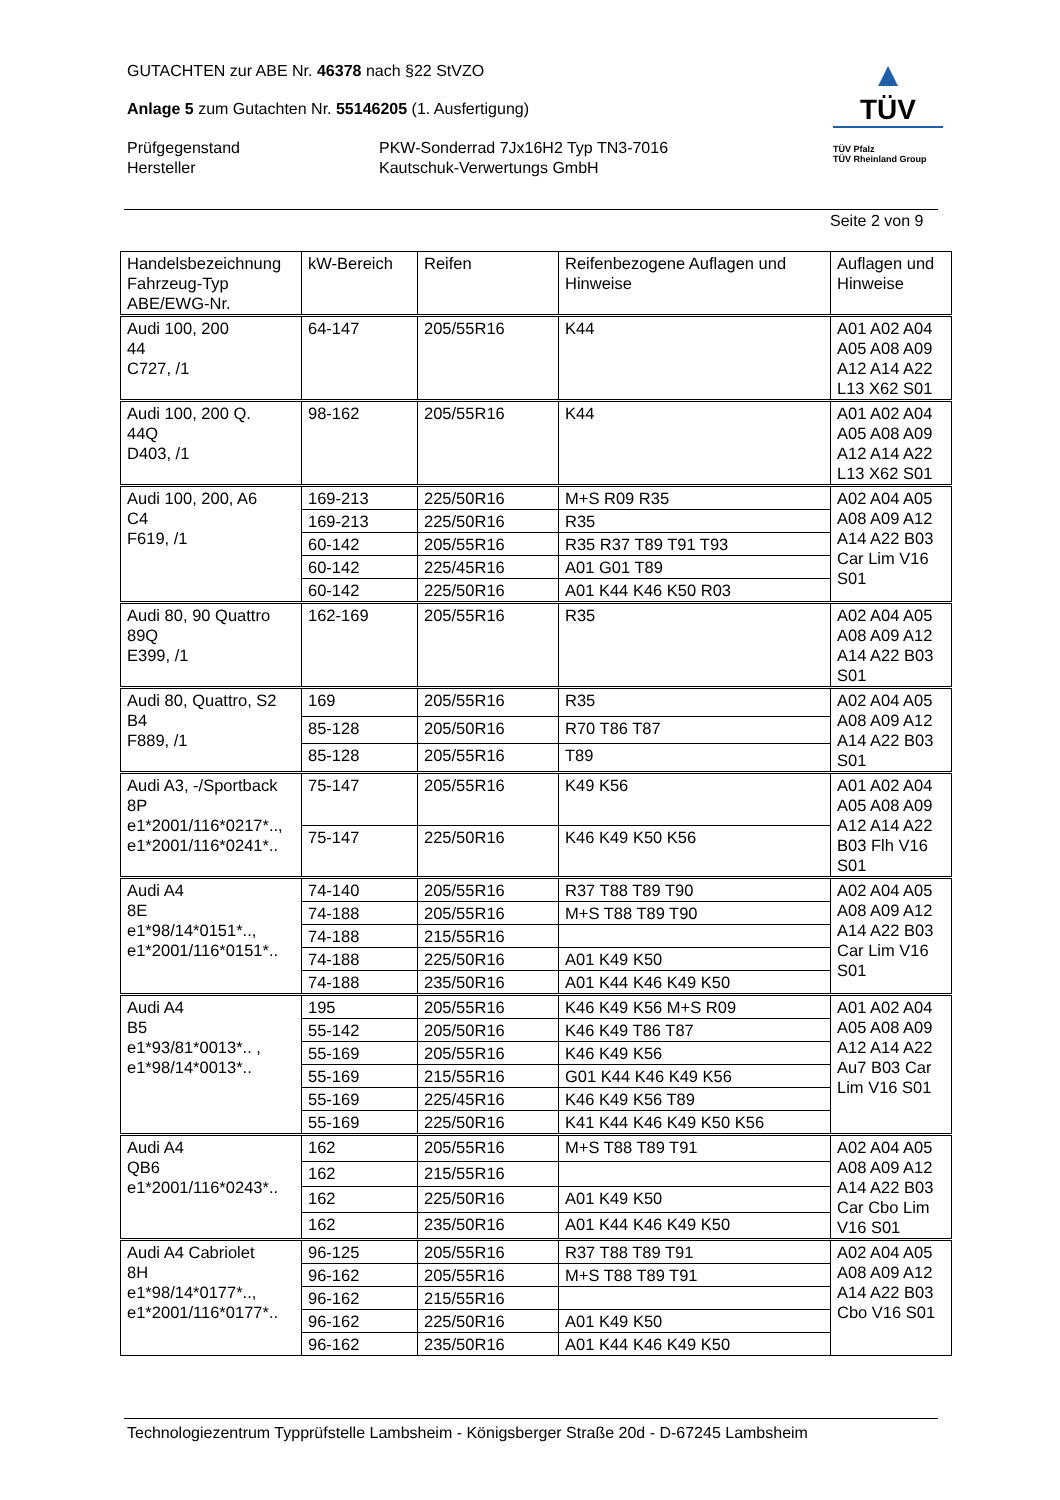GUTACHTEN zur ABE Nr. 46378 nach §22 StVZO
Anlage 5 zum Gutachten Nr. 55146205 (1. Ausfertigung)
Prüfgegenstand
Hersteller
PKW-Sonderrad 7Jx16H2 Typ TN3-7016
Kautschuk-Verwertungs GmbH
▲
TÜV
TÜV Pfalz
TÜV Rheinland Group
Seite 2 von 9
| Handelsbezeichnung Fahrzeug-Typ ABE/EWG-Nr. | kW-Bereich | Reifen | Reifenbezogene Auflagen und Hinweise | Auflagen und Hinweise |
| --- | --- | --- | --- | --- |
| Audi 100, 200 44 C727, /1 | 64-147 | 205/55R16 | K44 | A01 A02 A04 A05 A08 A09 A12 A14 A22 L13 X62 S01 |
| Audi 100, 200 Q. 44Q D403, /1 | 98-162 | 205/55R16 | K44 | A01 A02 A04 A05 A08 A09 A12 A14 A22 L13 X62 S01 |
| Audi 100, 200, A6 C4 F619, /1 | 169-213 | 225/50R16 | M+S R09 R35 | A02 A04 A05 A08 A09 A12 A14 A22 B03 Car Lim V16 S01 |
| | 169-213 | 225/50R16 | R35 | |
| | 60-142 | 205/55R16 | R35 R37 T89 T91 T93 | |
| | 60-142 | 225/45R16 | A01 G01 T89 | |
| | 60-142 | 225/50R16 | A01 K44 K46 K50 R03 | |
| Audi 80, 90 Quattro 89Q E399, /1 | 162-169 | 205/55R16 | R35 | A02 A04 A05 A08 A09 A12 A14 A22 B03 S01 |
| Audi 80, Quattro, S2 B4 F889, /1 | 169 | 205/55R16 | R35 | A02 A04 A05 A08 A09 A12 A14 A22 B03 S01 |
| | 85-128 | 205/50R16 | R70 T86 T87 | |
| | 85-128 | 205/55R16 | T89 | |
| Audi A3, -/Sportback 8P e1*2001/116*0217*.., e1*2001/116*0241*.. | 75-147 | 205/55R16 | K49 K56 | A01 A02 A04 A05 A08 A09 A12 A14 A22 B03 Flh V16 S01 |
| | 75-147 | 225/50R16 | K46 K49 K50 K56 | |
| Audi A4 8E e1*98/14*0151*.., e1*2001/116*0151*.. | 74-140 | 205/55R16 | R37 T88 T89 T90 | A02 A04 A05 A08 A09 A12 A14 A22 B03 Car Lim V16 S01 |
| | 74-188 | 205/55R16 | M+S T88 T89 T90 | |
| | 74-188 | 215/55R16 | | |
| | 74-188 | 225/50R16 | A01 K49 K50 | |
| | 74-188 | 235/50R16 | A01 K44 K46 K49 K50 | |
| Audi A4 B5 e1*93/81*0013*.. , e1*98/14*0013*.. | 195 | 205/55R16 | K46 K49 K56 M+S R09 | A01 A02 A04 A05 A08 A09 A12 A14 A22 Au7 B03 Car Lim V16 S01 |
| | 55-142 | 205/50R16 | K46 K49 T86 T87 | |
| | 55-169 | 205/55R16 | K46 K49 K56 | |
| | 55-169 | 215/55R16 | G01 K44 K46 K49 K56 | |
| | 55-169 | 225/45R16 | K46 K49 K56 T89 | |
| | 55-169 | 225/50R16 | K41 K44 K46 K49 K50 K56 | |
| Audi A4 QB6 e1*2001/116*0243*.. | 162 | 205/55R16 | M+S T88 T89 T91 | A02 A04 A05 A08 A09 A12 A14 A22 B03 Car Cbo Lim V16 S01 |
| | 162 | 215/55R16 | | |
| | 162 | 225/50R16 | A01 K49 K50 | |
| | 162 | 235/50R16 | A01 K44 K46 K49 K50 | |
| Audi A4 Cabriolet 8H e1*98/14*0177*.., e1*2001/116*0177*.. | 96-125 | 205/55R16 | R37 T88 T89 T91 | A02 A04 A05 A08 A09 A12 A14 A22 B03 Cbo V16 S01 |
| | 96-162 | 205/55R16 | M+S T88 T89 T91 | |
| | 96-162 | 215/55R16 | | |
| | 96-162 | 225/50R16 | A01 K49 K50 | |
| | 96-162 | 235/50R16 | A01 K44 K46 K49 K50 | |
Technologiezentrum Typprüfstelle Lambsheim - Königsberger Straße 20d - D-67245 Lambsheim